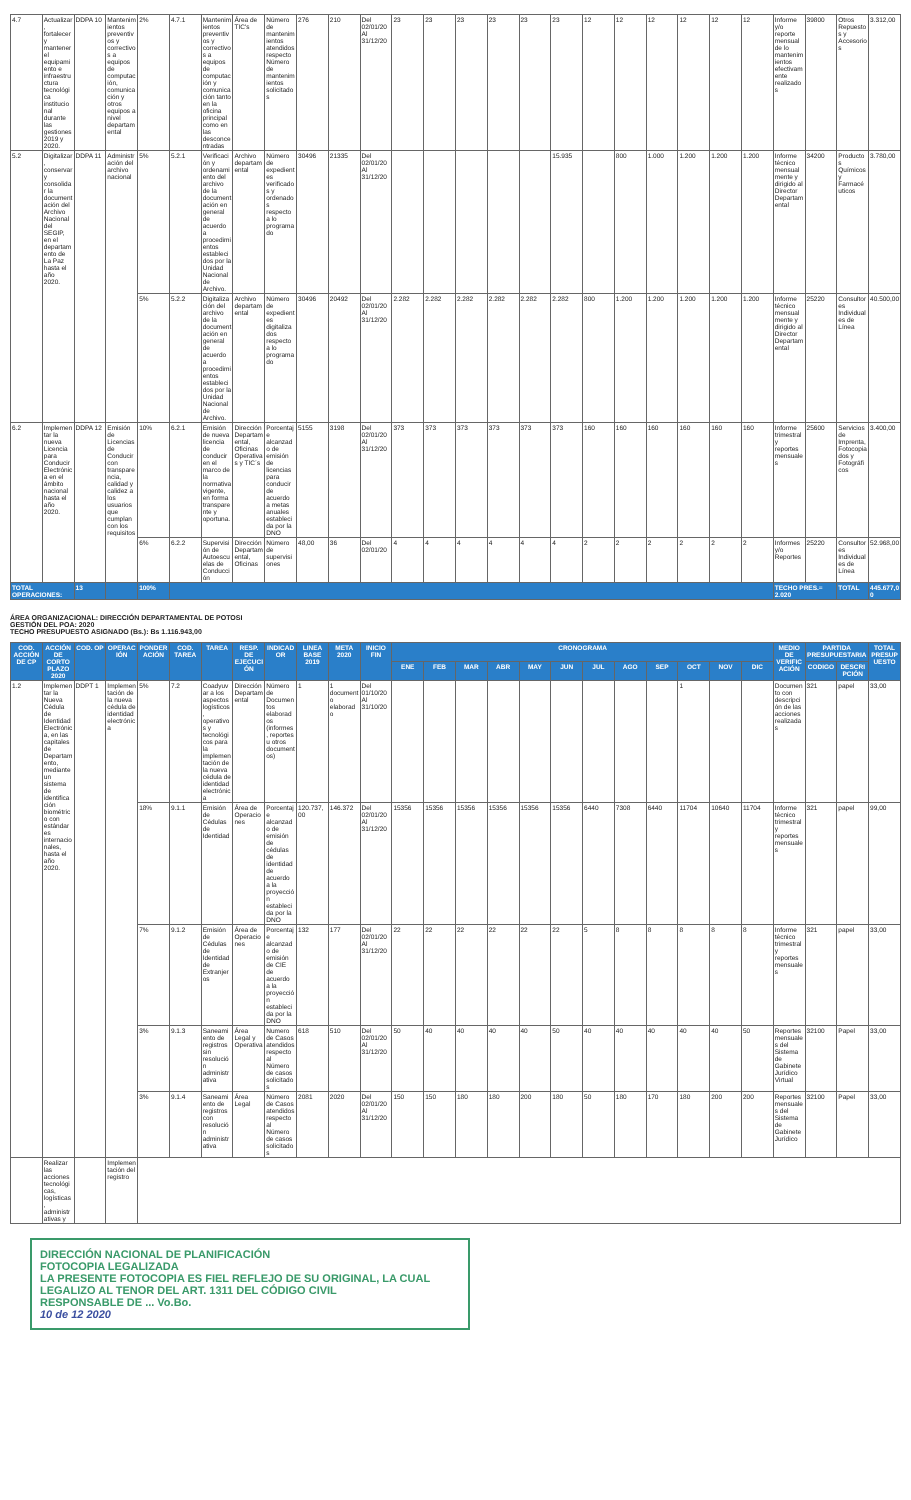| 4.7 | Actualizar, fortalecer y mantener el equipamiento e infraestructura tecnológica institucional durante las gestiones 2019 y 2020. | DDPA 10 | Mantenimientos preventivos y correctivos a equipos de computación, comunicación y otros equipos a nivel departamental | 2% | 4.7.1 | Mantenimientos preventivos y correctivos a equipos de computación y comunicación tanto en la oficina principal como en las desconcentradas | Área de TIC's | Número de mantenimientos atendidos respecto Número de mantenimientos solicitados | 276 | 210 | Del 02/01/20 Al 31/12/20 | 23 | 23 | 23 | 23 | 23 | 23 | 12 | 12 | 12 | 12 | 12 | 12 | Informe y/o reporte mensual de lo mantenimientos efectivamente realizados | 39800 | Otros Repuestos y Accesorios | 3.312,00 |
| 5.2 | Digitalizar, conservar y consolidar la documentación del Archivo Nacional del SEGIP, en el departamento de La Paz hasta el año 2020. | DDPA 11 | Administración del archivo nacional | 5% | 5.2.1 | Verificación y ordenamiento del archivo de la documentación en general de acuerdo a procedimientos establecidos por la Unidad Nacional de Archivo. | Archivo departamental | Número de expedientes verificados y ordenados respecto a lo programado | 30496 | 21335 | Del 02/01/20 Al 31/12/20 | | | | | | 15.935 | | 800 | 1.000 | 1.200 | 1.200 | 1.200 | Informe técnico mensualmente y dirigido al Director Departamental | 34200 | Productos Químicos y Farmacéuticos | 3.780,00 |
| | | | | 5% | 5.2.2 | Digitalización del archivo de la documentación en general de acuerdo a procedimientos establecidos por la Unidad Nacional de Archivo. | Archivo departamental | Número de expedientes digitalizados respecto a lo programado | 30496 | 20492 | Del 02/01/20 Al 31/12/20 | 2.282 | 2.282 | 2.282 | 2.282 | 2.282 | 2.282 | 800 | 1.200 | 1.200 | 1.200 | 1.200 | 1.200 | Informe técnico mensualmente y dirigido al Director Departamental | 25220 | Consultores Individuales de Línea | 40.500,00 |
| 6.2 | Implementar la nueva Licencia para Conducir Electrónica en el ámbito nacional hasta el año 2020. | DDPA 12 | Emisión de Licencias de Conducir con transparencia, calidad y calidez a los usuarios que cumplan con los requisitos | 10% | 6.2.1 | Emisión de nueva licencia de conducir en el marco de la normativa vigente, en forma transparente y oportuna. | Dirección Departamental, Oficinas Operativas y TIC´s | Porcentaje alcanzado de emisión de licencias para conducir de acuerdo a metas anuales establecida por la DNO | 5155 | 3198 | Del 02/01/20 Al 31/12/20 | 373 | 373 | 373 | 373 | 373 | 373 | 160 | 160 | 160 | 160 | 160 | 160 | Informe trimestral y reportes mensuales | 25600 | Servicios de Imprenta, Fotocopiados y Fotográficos | 3.400,00 |
| | | | | 6% | 6.2.2 | Supervisión de Autoescuelas de Conducción | Dirección Departamental, Oficinas | Número de supervisiones | 48,00 | 36 | Del 02/01/20 | 4 | 4 | 4 | 4 | 4 | 4 | 2 | 2 | 2 | 2 | 2 | 2 | Informes y/o Reportes | 25220 | Consultores Individuales de Línea | 52.968,00 |
| TOTAL OPERACIONES: | | 13 | | 100% | | | | | | | | | | | | | | | | | | | | TECHO PRES.= 2.020 | | TOTAL | 445.677,00 |
ÁREA ORGANIZACIONAL: DIRECCIÓN DEPARTAMENTAL DE POTOSI
GESTIÓN DEL POA: 2020
TECHO PRESUPUESTO ASIGNADO (Bs.): Bs 1.116.943,00
| COD. ACCIÓN DE CP | ACCIÓN DE CORTO PLAZO 2020 | COD. OP | OPERACIÓN | PONDERACIÓN | COD. TAREA | TAREA | RESP. DE EJECUCIÓN | INDICADOR | LINEA BASE 2019 | META 2020 | INICIO FIN | CRONOGRAMA | | | | | | | | | | | | MEDIO DE VERIFICACIÓN | PARTIDA PRESUPUESTARIA | | TOTAL PRESUPUESTO |
| --- | --- | --- | --- | --- | --- | --- | --- | --- | --- | --- | --- | --- | --- | --- | --- | --- | --- | --- | --- | --- | --- | --- | --- | --- | --- | --- | --- |
| | | | | | | | | | | | | ENE | FEB | MAR | ABR | MAY | JUN | JUL | AGO | SEP | OCT | NOV | DIC | | CODIGO | DESCRIPCIÓN | |
| 1.2 | Implementar la Nueva Cédula de Identidad Electrónica, en las capitales de Departamento, mediante un sistema de identificación biométrico con estándares internacionales, hasta el año 2020. | DDPT 1 | Implementación de la nueva cédula de identidad electrónica | 5% | 7.2 | Coadyuvar a los aspectos logísticos, operativos y tecnológicos para la implementación de la nueva cédula de identidad electrónica | Dirección Departamental | Número de Documentos elaborados (informes, reportes u otros documentos) | 1 | 1 documento elaborado | Del 01/10/20 Al 31/10/20 | | | | | | | | | | 1 | | | Documento con descripción de las acciones realizadas | 321 | papel | 33,00 |
| | | | | 18% | 9.1.1 | Emisión de Cédulas de Identidad | Área de Operaciones | Porcentaje alcanzado de emisión de cédulas de identidad de acuerdo a la proyección establecida por la DNO | 120.737,00 | 146.372 | Del 02/01/20 Al 31/12/20 | 15356 | 15356 | 15356 | 15356 | 15356 | 15356 | 6440 | 7308 | 6440 | 11704 | 10640 | 11704 | Informe técnico trimestral y reportes mensuales | 321 | papel | 99,00 |
| | | | | 7% | 9.1.2 | Emisión de Cédulas de Identidad de Extranjeros | Área de Operaciones | Porcentaje alcanzado de emisión de CIE de acuerdo a la proyección establecida por la DNO | 132 | 177 | Del 02/01/20 Al 31/12/20 | 22 | 22 | 22 | 22 | 22 | 22 | 5 | 8 | 8 | 8 | 8 | 8 | Informe técnico trimestral y reportes mensuales | 321 | papel | 33,00 |
| | | | | 3% | 9.1.3 | Saneamiento de registros sin resolución administrativa | Área Legal y Operativa | Numero de Casos atendidos respecto al Número de casos solicitados | 618 | 510 | Del 02/01/20 Al 31/12/20 | 50 | 40 | 40 | 40 | 40 | 50 | 40 | 40 | 40 | 40 | 40 | 50 | Reportes mensuales del Sistema de Gabinete Jurídico Virtual | 32100 | Papel | 33,00 |
| | | | | 3% | 9.1.4 | Saneamiento de registros con resolución administrativa | Área Legal | Número de Casos atendidos respecto al Número de casos solicitados | 2081 | 2020 | Del 02/01/20 Al 31/12/20 | 150 | 150 | 180 | 180 | 200 | 180 | 50 | 180 | 170 | 180 | 200 | 200 | Reportes mensuales del Sistema de Gabinete Jurídico | 32100 | Papel | 33,00 |
| | Realizar las acciones tecnológicas, logísticas, administrativas y | | Implementación del registro | | | | | | | | | | | | | | | | | | | | | | | | |
DIRECCIÓN NACIONAL DE PLANIFICACIÓN
FOTOCOPIA LEGALIZADA
LA PRESENTE FOTOCOPIA ES FIEL REFLEJO DE SU ORIGINAL, LA CUAL LEGALIZO AL TENOR DEL ART. 1311 DEL CÓDIGO CIVIL
RESPONSABLE DE ... Vo.Bo.
10 de 12 2020